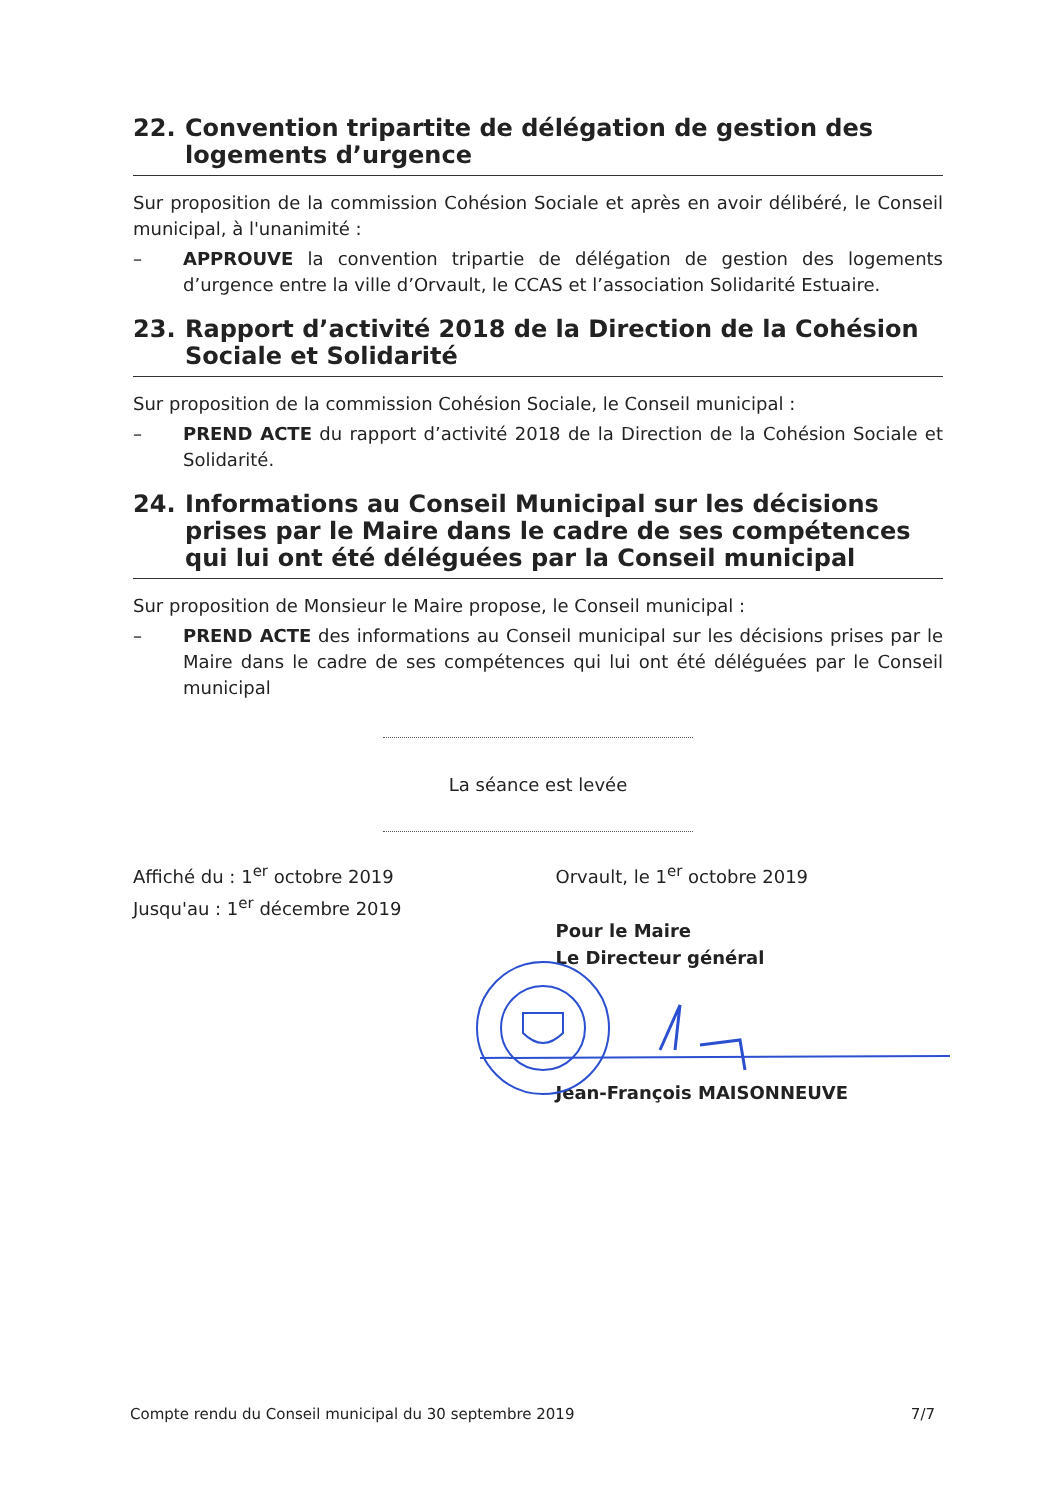22. Convention tripartite de délégation de gestion des logements d’urgence
Sur proposition de la commission Cohésion Sociale et après en avoir délibéré, le Conseil municipal, à l'unanimité :
– APPROUVE la convention tripartie de délégation de gestion des logements d’urgence entre la ville d’Orvault, le CCAS et l’association Solidarité Estuaire.
23. Rapport d’activité 2018 de la Direction de la Cohésion Sociale et Solidarité
Sur proposition de la commission Cohésion Sociale, le Conseil municipal :
– PREND ACTE du rapport d’activité 2018 de la Direction de la Cohésion Sociale et Solidarité.
24. Informations au Conseil Municipal sur les décisions prises par le Maire dans le cadre de ses compétences qui lui ont été déléguées par la Conseil municipal
Sur proposition de Monsieur le Maire propose, le Conseil municipal :
– PREND ACTE des informations au Conseil municipal sur les décisions prises par le Maire dans le cadre de ses compétences qui lui ont été déléguées par le Conseil municipal
La séance est levée
Affiché du : 1<sup>er</sup> octobre 2019
Jusqu'au : 1<sup>er</sup> décembre 2019
Orvault, le 1<sup>er</sup> octobre 2019
Pour le Maire
Le Directeur général
Jean-François MAISONNEUVE
Compte rendu du Conseil municipal du 30 septembre 2019 7/7